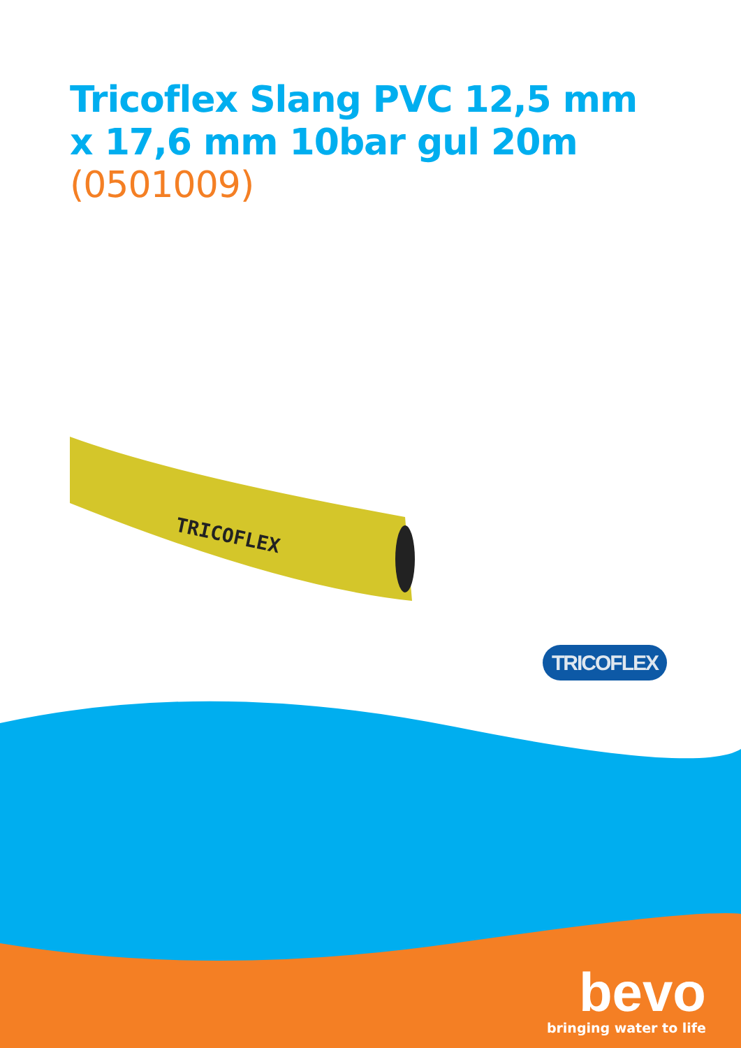Tricoflex Slang PVC 12,5 mm x 17,6 mm 10bar gul 20m
(0501009)
TRICOFLEX
TRICOFLEX
bevo
bringing water to life